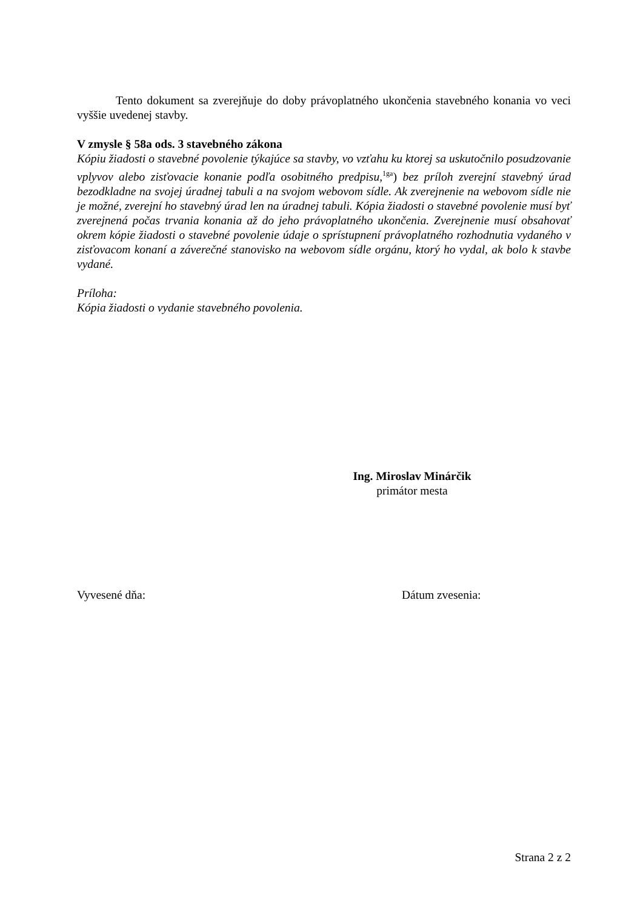Tento dokument sa zverejňuje do doby právoplatného ukončenia stavebného konania vo veci vyššie uvedenej stavby.
V zmysle § 58a ods. 3 stavebného zákona
Kópiu žiadosti o stavebné povolenie týkajúce sa stavby, vo vzťahu ku ktorej sa uskutočnilo posudzovanie vplyvov alebo zisťovacie konanie podľa osobitného predpisu,<sup>1ga</sup>) bez príloh zverejní stavebný úrad bezodkladne na svojej úradnej tabuli a na svojom webovom sídle. Ak zverejnenie na webovom sídle nie je možné, zverejní ho stavebný úrad len na úradnej tabuli. Kópia žiadosti o stavebné povolenie musí byť zverejnená počas trvania konania až do jeho právoplatného ukončenia. Zverejnenie musí obsahovať okrem kópie žiadosti o stavebné povolenie údaje o sprístupnení právoplatného rozhodnutia vydaného v zisťovacom konaní a záverečné stanovisko na webovom sídle orgánu, ktorý ho vydal, ak bolo k stavbe vydané.
Príloha:
Kópia žiadosti o vydanie stavebného povolenia.
Ing. Miroslav Minárčik
primátor mesta
Vyvesené dňa: Dátum zvesenia:
Strana 2 z 2